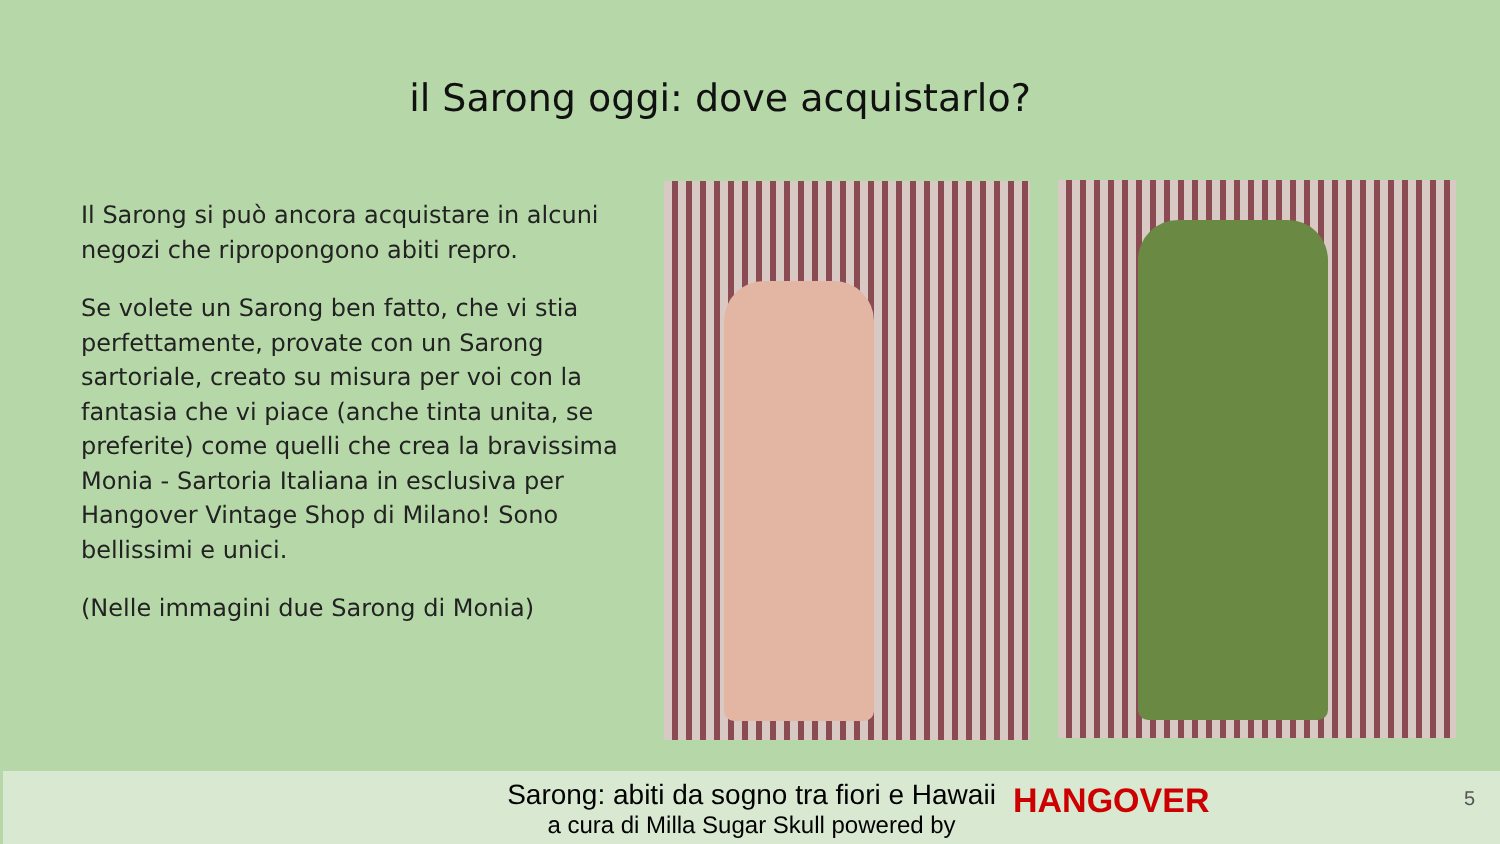il Sarong oggi: dove acquistarlo?
Il Sarong si può ancora acquistare in alcuni negozi che ripropongono abiti repro.
Se volete un Sarong ben fatto, che vi stia perfettamente, provate con un Sarong sartoriale, creato su misura per voi con la fantasia che vi piace (anche tinta unita, se preferite) come quelli che crea la bravissima Monia - Sartoria Italiana in esclusiva per Hangover Vintage Shop di Milano! Sono bellissimi e unici.
(Nelle immagini due Sarong di Monia)
Sarong: abiti da sogno tra fiori e Hawaii
a cura di Milla Sugar Skull powered by
HANGOVER 5